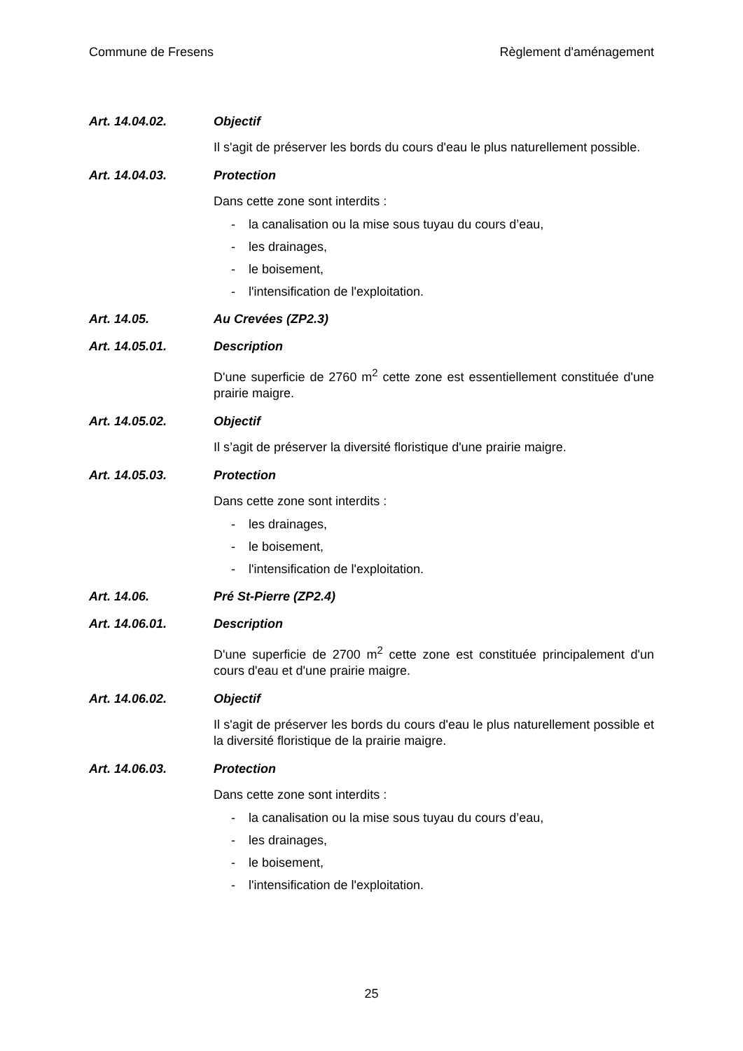Commune de Fresens Règlement d'aménagement
Art. 14.04.02. Objectif
Il s'agit de préserver les bords du cours d'eau le plus naturellement possible.
Art. 14.04.03. Protection
Dans cette zone sont interdits :
- la canalisation ou la mise sous tuyau du cours d’eau,
- les drainages,
- le boisement,
- l'intensification de l'exploitation.
Art. 14.05. Au Crevées (ZP2.3)
Art. 14.05.01. Description
D'une superficie de 2760 m<sup>2</sup> cette zone est essentiellement constituée d'une prairie maigre.
Art. 14.05.02. Objectif
Il s’agit de préserver la diversité floristique d'une prairie maigre.
Art. 14.05.03. Protection
Dans cette zone sont interdits :
- les drainages,
- le boisement,
- l'intensification de l'exploitation.
Art. 14.06. Pré St-Pierre (ZP2.4)
Art. 14.06.01. Description
D'une superficie de 2700 m<sup>2</sup> cette zone est constituée principalement d'un cours d'eau et d'une prairie maigre.
Art. 14.06.02. Objectif
Il s'agit de préserver les bords du cours d'eau le plus naturellement possible et la diversité floristique de la prairie maigre.
Art. 14.06.03. Protection
Dans cette zone sont interdits :
- la canalisation ou la mise sous tuyau du cours d’eau,
- les drainages,
- le boisement,
- l'intensification de l'exploitation.
25